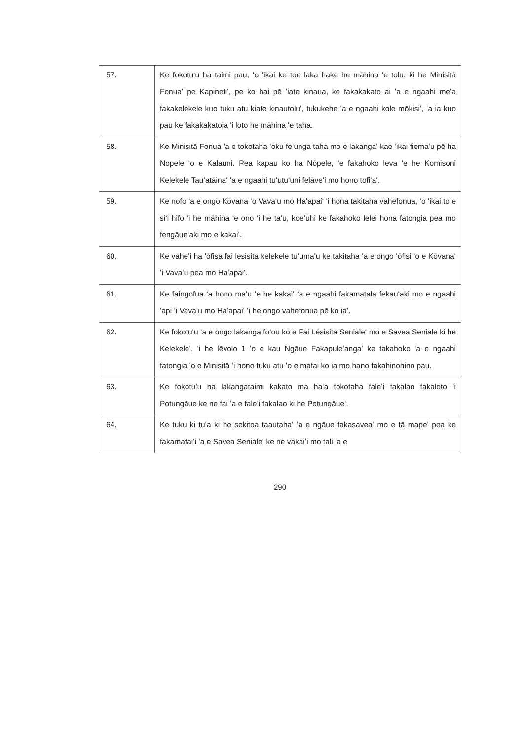| 57. | Ke fokotuʻu ha taimi pau, ʻo ʻikai ke toe laka hake he māhina ʻe tolu, ki he Minisitā Fonuaʻ pe Kapinetiʻ, pe ko hai pē ʻiate kinaua, ke fakakakato ai ʻa e ngaahi meʻa fakakelekele kuo tuku atu kiate kinautoluʻ, tukukehe ʻa e ngaahi kole mōkisiʻ, ʻa ia kuo pau ke fakakakatoia ʻi loto he māhina ʻe taha. |
| 58. | Ke Minisitā Fonua ʻa e tokotaha ʻoku feʻunga taha mo e lakangaʻ kae ʻikai fiemaʻu pē ha Nopele ʻo e Kalauni. Pea kapau ko ha Nōpele, ʻe fakahoko leva ʻe he Komisoni Kelekele Tauʻatāinaʻ ʻa e ngaahi tuʻutuʻuni felāveʻi mo hono tofiʻaʻ. |
| 59. | Ke nofo ʻa e ongo Kōvana ʻo Vavaʻu mo Haʻapaiʻ ʻi hona takitaha vahefonua, ʻo ʻikai to e siʻi hifo ʻi he māhina ʻe ono ʻi he taʻu, koeʻuhi ke fakahoko lelei hona fatongia pea mo fengāueʻaki mo e kakaiʻ. |
| 60. | Ke vaheʻi ha ʻōfisa fai lesisita kelekele tuʻumaʻu ke takitaha ʻa e ongo ʻōfisi ʻo e Kōvanaʻ ʻi Vavaʻu pea mo Haʻapaiʻ. |
| 61. | Ke faingofua ʻa hono maʻu ʻe he kakaiʻ ʻa e ngaahi fakamatala fekauʻaki mo e ngaahi ʻapi ʻi Vavaʻu mo Haʻapaiʻ ʻi he ongo vahefonua pē ko iaʻ. |
| 62. | Ke fokotuʻu ʻa e ongo lakanga foʻou ko e Fai Lēsisita Senialeʻ mo e Savea Seniale ki he Kelekeleʻ, ʻi he lēvolo 1 ʻo e kau Ngāue Fakapuleʻangaʻ ke fakahoko ʻa e ngaahi fatongia ʻo e Minisitā ʻi hono tuku atu ʻo e mafai ko ia mo hano fakahinohino pau. |
| 63. | Ke fokotuʻu ha lakangataimi kakato ma haʻa tokotaha faleʻi fakalao fakaloto ʻi Potungāue ke ne fai ʻa e faleʻi fakalao ki he Potungāueʻ. |
| 64. | Ke tuku ki tuʻa ki he sekitoa taautahaʻ ʻa e ngāue fakasaveaʻ mo e tā mapeʻ pea ke fakamafaiʻi ʻa e Savea Senialeʻ ke ne vakaiʻi mo tali ʻa e |
290